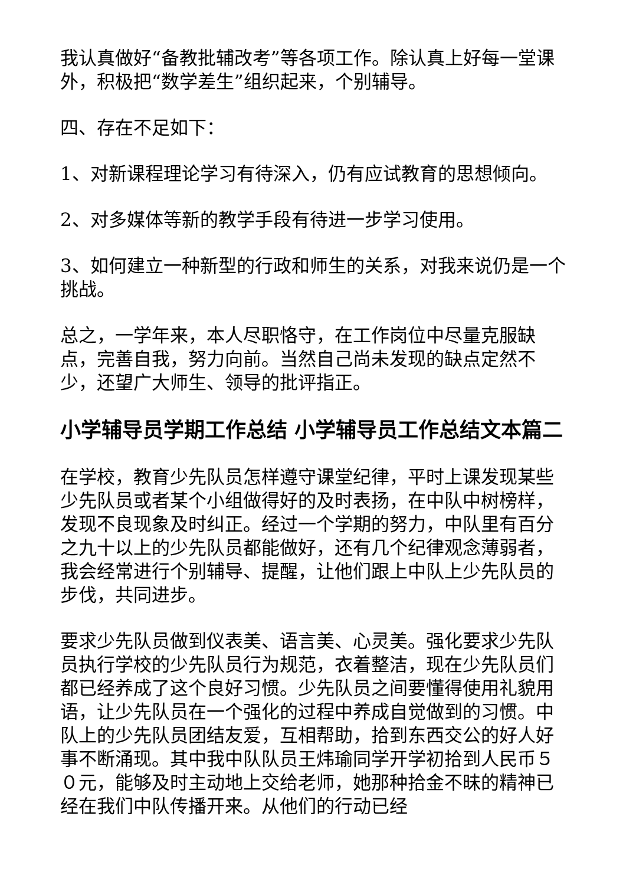我认真做好“备教批辅改考”等各项工作。除认真上好每一堂课外，积极把“数学差生”组织起来，个别辅导。
四、存在不足如下：
1、对新课程理论学习有待深入，仍有应试教育的思想倾向。
2、对多媒体等新的教学手段有待进一步学习使用。
3、如何建立一种新型的行政和师生的关系，对我来说仍是一个挑战。
总之，一学年来，本人尽职恪守，在工作岗位中尽量克服缺点，完善自我，努力向前。当然自己尚未发现的缺点定然不少，还望广大师生、领导的批评指正。
小学辅导员学期工作总结 小学辅导员工作总结文本篇二
在学校，教育少先队员怎样遵守课堂纪律，平时上课发现某些少先队员或者某个小组做得好的及时表扬，在中队中树榜样，发现不良现象及时纠正。经过一个学期的努力，中队里有百分之九十以上的少先队员都能做好，还有几个纪律观念薄弱者，我会经常进行个别辅导、提醒，让他们跟上中队上少先队员的步伐，共同进步。
要求少先队员做到仪表美、语言美、心灵美。强化要求少先队员执行学校的少先队员行为规范，衣着整洁，现在少先队员们都已经养成了这个良好习惯。少先队员之间要懂得使用礼貌用语，让少先队员在一个强化的过程中养成自觉做到的习惯。中队上的少先队员团结友爱，互相帮助，拾到东西交公的好人好事不断涌现。其中我中队队员王炜瑜同学开学初拾到人民币５０元，能够及时主动地上交给老师，她那种拾金不昧的精神已经在我们中队传播开来。从他们的行动已经